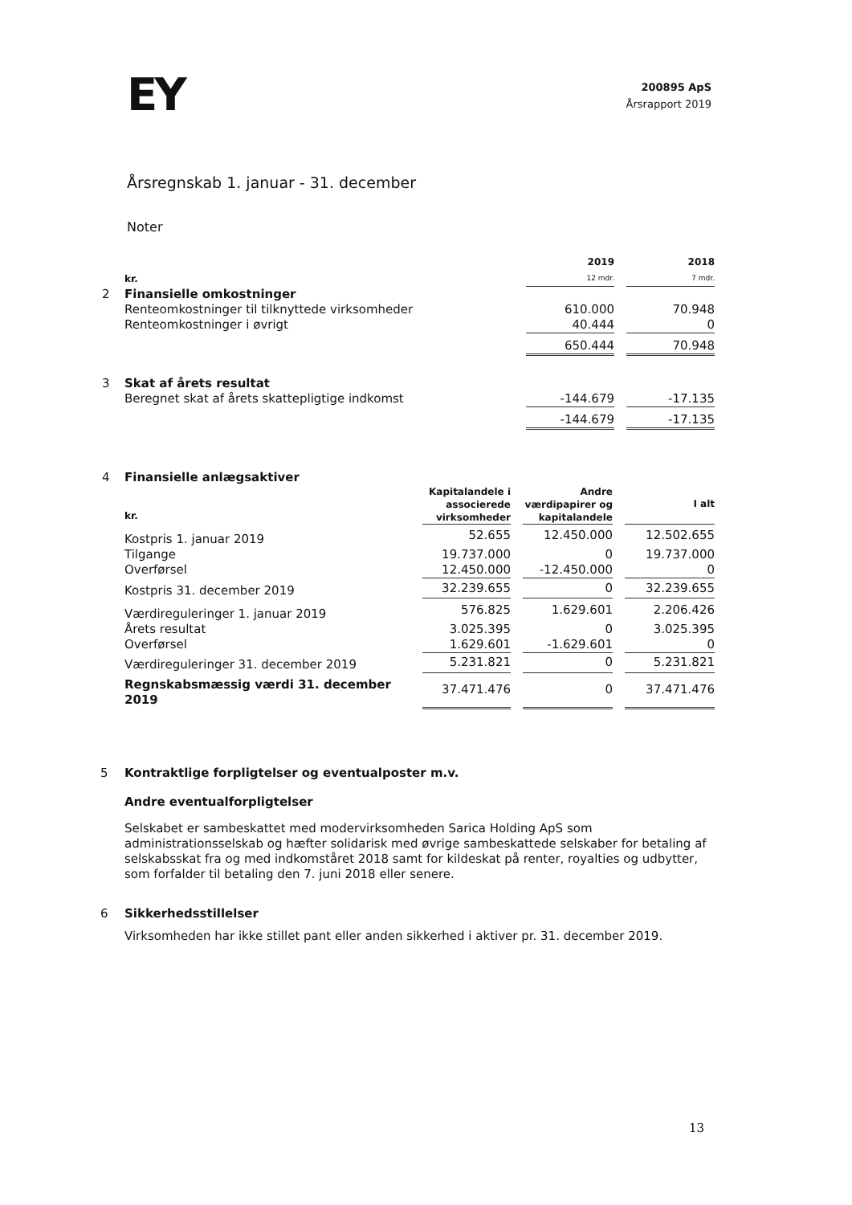EY
200895 ApS
Årsrapport 2019
Årsregnskab 1. januar - 31. december
Noter
| | kr. | 2019 12 mdr. | | 2018 7 mdr. |
| 2 | Finansielle omkostninger | | | |
| | Renteomkostninger til tilknyttede virksomheder | 610.000 | | 70.948 |
| | Renteomkostninger i øvrigt | 40.444 | | 0 |
| | | 650.444 | | 70.948 |
| 3 | Skat af årets resultat | | | |
| | Beregnet skat af årets skattepligtige indkomst | -144.679 | | -17.135 |
| | | -144.679 | | -17.135 |
| 4 | Finansielle anlægsaktiver | | | | | |
| | kr. | Kapitalandele i associerede virksomheder | | Andre værdipapirer og kapitalandele | | I alt |
| | Kostpris 1. januar 2019 | 52.655 | | 12.450.000 | | 12.502.655 |
| | Tilgange | 19.737.000 | | 0 | | 19.737.000 |
| | Overførsel | 12.450.000 | | -12.450.000 | | 0 |
| | Kostpris 31. december 2019 | 32.239.655 | | 0 | | 32.239.655 |
| | Værdireguleringer 1. januar 2019 | 576.825 | | 1.629.601 | | 2.206.426 |
| | Årets resultat | 3.025.395 | | 0 | | 3.025.395 |
| | Overførsel | 1.629.601 | | -1.629.601 | | 0 |
| | Værdireguleringer 31. december 2019 | 5.231.821 | | 0 | | 5.231.821 |
| | Regnskabsmæssig værdi 31. december 2019 | 37.471.476 | | 0 | | 37.471.476 |
5 Kontraktlige forpligtelser og eventualposter m.v.
Andre eventualforpligtelser
Selskabet er sambeskattet med modervirksomheden Sarica Holding ApS som administrationsselskab og hæfter solidarisk med øvrige sambeskattede selskaber for betaling af selskabsskat fra og med indkomståret 2018 samt for kildeskat på renter, royalties og udbytter, som forfalder til betaling den 7. juni 2018 eller senere.
6 Sikkerhedsstillelser
Virksomheden har ikke stillet pant eller anden sikkerhed i aktiver pr. 31. december 2019.
13